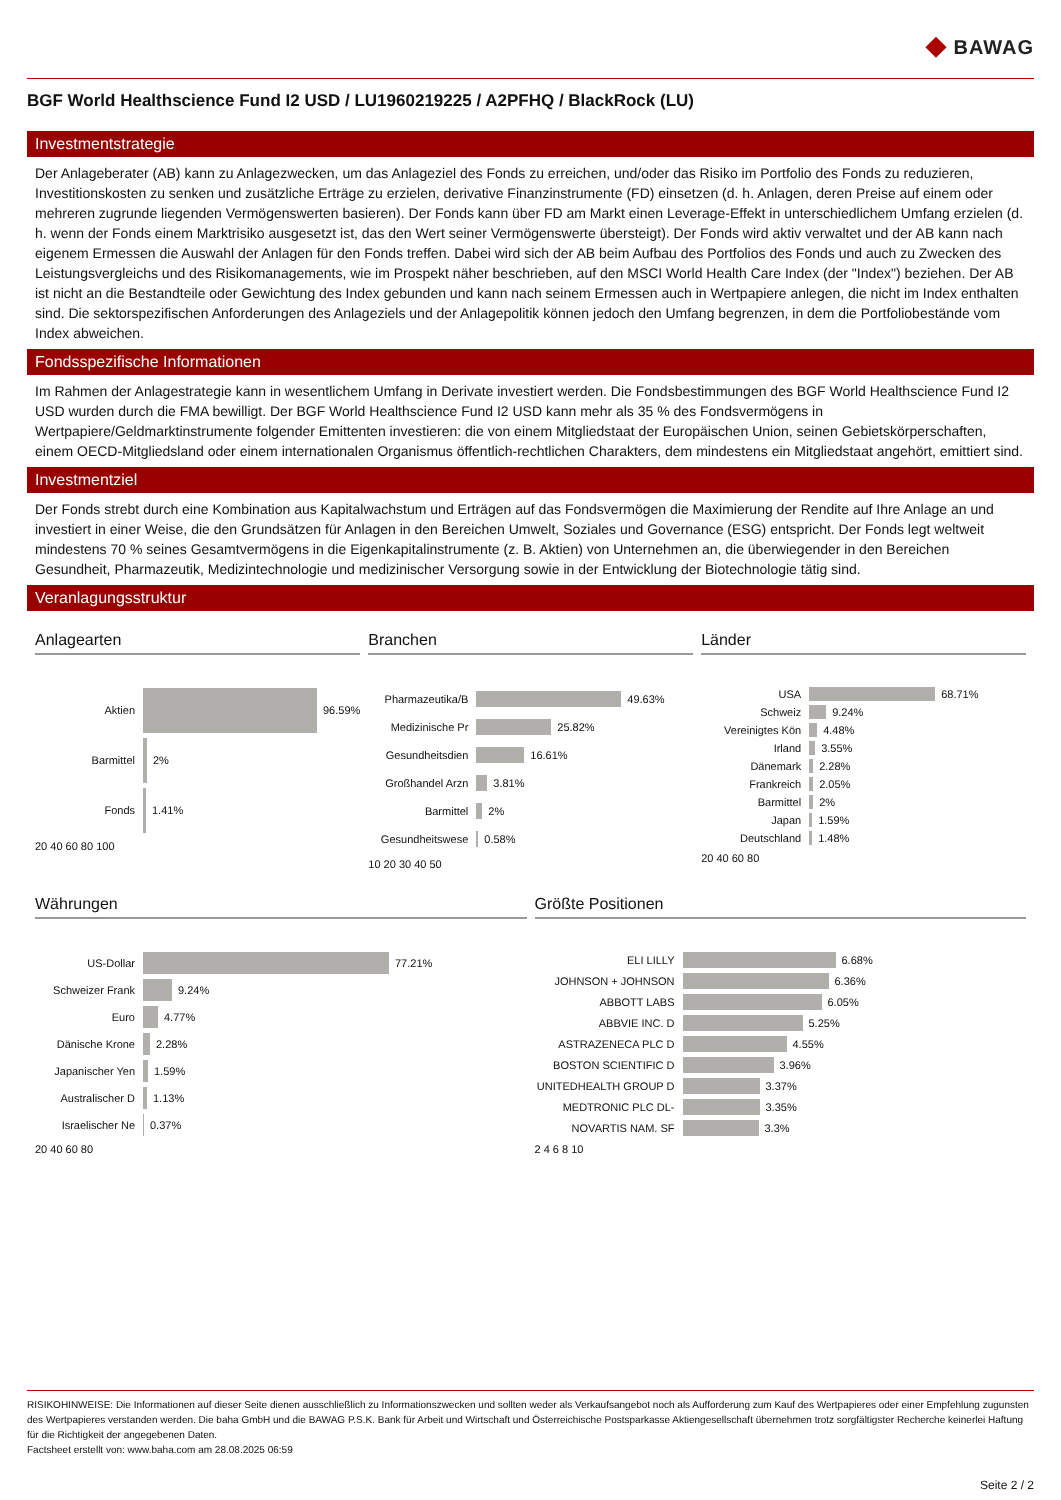◆ BAWAG
BGF World Healthscience Fund I2 USD / LU1960219225 / A2PFHQ / BlackRock (LU)
Investmentstrategie
Der Anlageberater (AB) kann zu Anlagezwecken, um das Anlageziel des Fonds zu erreichen, und/oder das Risiko im Portfolio des Fonds zu reduzieren, Investitionskosten zu senken und zusätzliche Erträge zu erzielen, derivative Finanzinstrumente (FD) einsetzen (d. h. Anlagen, deren Preise auf einem oder mehreren zugrunde liegenden Vermögenswerten basieren). Der Fonds kann über FD am Markt einen Leverage-Effekt in unterschiedlichem Umfang erzielen (d. h. wenn der Fonds einem Marktrisiko ausgesetzt ist, das den Wert seiner Vermögenswerte übersteigt). Der Fonds wird aktiv verwaltet und der AB kann nach eigenem Ermessen die Auswahl der Anlagen für den Fonds treffen. Dabei wird sich der AB beim Aufbau des Portfolios des Fonds und auch zu Zwecken des Leistungsvergleichs und des Risikomanagements, wie im Prospekt näher beschrieben, auf den MSCI World Health Care Index (der "Index") beziehen. Der AB ist nicht an die Bestandteile oder Gewichtung des Index gebunden und kann nach seinem Ermessen auch in Wertpapiere anlegen, die nicht im Index enthalten sind. Die sektorspezifischen Anforderungen des Anlageziels und der Anlagepolitik können jedoch den Umfang begrenzen, in dem die Portfoliobestände vom Index abweichen.
Fondsspezifische Informationen
Im Rahmen der Anlagestrategie kann in wesentlichem Umfang in Derivate investiert werden. Die Fondsbestimmungen des BGF World Healthscience Fund I2 USD wurden durch die FMA bewilligt. Der BGF World Healthscience Fund I2 USD kann mehr als 35 % des Fondsvermögens in Wertpapiere/Geldmarktinstrumente folgender Emittenten investieren: die von einem Mitgliedstaat der Europäischen Union, seinen Gebietskörperschaften, einem OECD-Mitgliedsland oder einem internationalen Organismus öffentlich-rechtlichen Charakters, dem mindestens ein Mitgliedstaat angehört, emittiert sind.
Investmentziel
Der Fonds strebt durch eine Kombination aus Kapitalwachstum und Erträgen auf das Fondsvermögen die Maximierung der Rendite auf Ihre Anlage an und investiert in einer Weise, die den Grundsätzen für Anlagen in den Bereichen Umwelt, Soziales und Governance (ESG) entspricht. Der Fonds legt weltweit mindestens 70 % seines Gesamtvermögens in die Eigenkapitalinstrumente (z. B. Aktien) von Unternehmen an, die überwiegender in den Bereichen Gesundheit, Pharmazeutik, Medizintechnologie und medizinischer Versorgung sowie in der Entwicklung der Biotechnologie tätig sind.
Veranlagungsstruktur
Anlagearten
Aktien 96.59%
Barmittel 2%
Fonds 1.41%
20 40 60 80 100
Branchen
Pharmazeutika/B 49.63%
Medizinische Pr 25.82%
Gesundheitsdien 16.61%
Großhandel Arzn 3.81%
Barmittel 2%
Gesundheitswese 0.58%
10 20 30 40 50
Länder
USA 68.71%
Schweiz 9.24%
Vereinigtes Kön 4.48%
Irland 3.55%
Dänemark 2.28%
Frankreich 2.05%
Barmittel 2%
Japan 1.59%
Deutschland 1.48%
20 40 60 80
Währungen
US-Dollar 77.21%
Schweizer Frank 9.24%
Euro 4.77%
Dänische Krone 2.28%
Japanischer Yen 1.59%
Australischer D 1.13%
Israelischer Ne 0.37%
20 40 60 80
Größte Positionen
ELI LILLY 6.68%
JOHNSON + JOHNSON 6.36%
ABBOTT LABS 6.05%
ABBVIE INC. D 5.25%
ASTRAZENECA PLC D 4.55%
BOSTON SCIENTIFIC D 3.96%
UNITEDHEALTH GROUP D 3.37%
MEDTRONIC PLC DL- 3.35%
NOVARTIS NAM. SF 3.3%
2 4 6 8 10
RISIKOHINWEISE: Die Informationen auf dieser Seite dienen ausschließlich zu Informationszwecken und sollten weder als Verkaufsangebot noch als Aufforderung zum Kauf des Wertpapieres oder einer Empfehlung zugunsten des Wertpapieres verstanden werden. Die baha GmbH und die BAWAG P.S.K. Bank für Arbeit und Wirtschaft und Österreichische Postsparkasse Aktiengesellschaft übernehmen trotz sorgfältigster Recherche keinerlei Haftung für die Richtigkeit der angegebenen Daten.
Factsheet erstellt von: www.baha.com am 28.08.2025 06:59
Seite 2 / 2